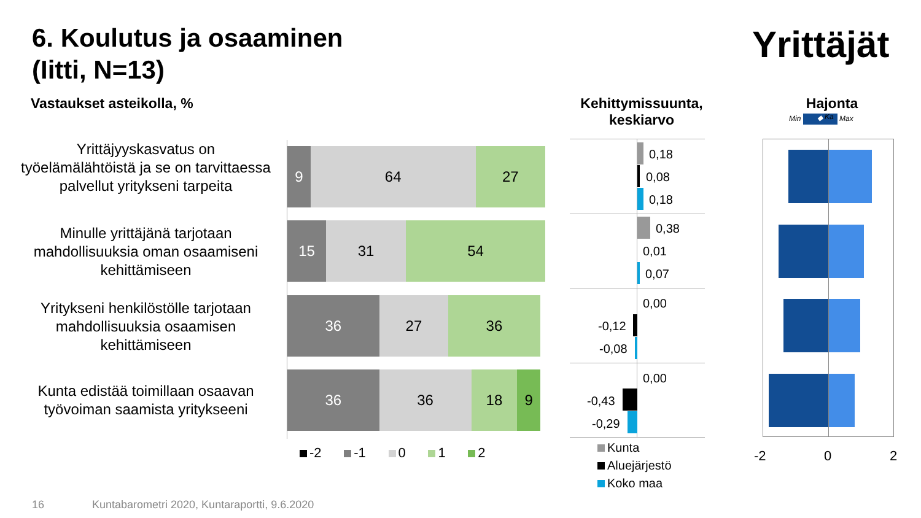6. Koulutus ja osaaminen
(Iitti, N=13)
Yrittäjät
Vastaukset asteikolla, %
Kehittymissuunta, keskiarvo
Hajonta
Min ◆ Max Ka
Yrittäjyyskasvatus on työelämälähtöistä ja se on tarvittaessa palvellut yritykseni tarpeita
Minulle yrittäjänä tarjotaan mahdollisuuksia oman osaamiseni kehittämiseen
Yritykseni henkilöstölle tarjotaan mahdollisuuksia osaamisen kehittämiseen
Kunta edistää toimillaan osaavan työvoiman saamista yritykseeni
9 64 27
15 31 54
36 27 36
36 36 18 9
-2 -1 0 1 2
0,18
0,08
0,18
0,38
0,01
0,07
0,00
-0,12
-0,08
0,00
-0,43
-0,29
Kunta
Aluejärjestö
Koko maa
-2 0 2
16
Kuntabarometri 2020, Kuntaraportti, 9.6.2020